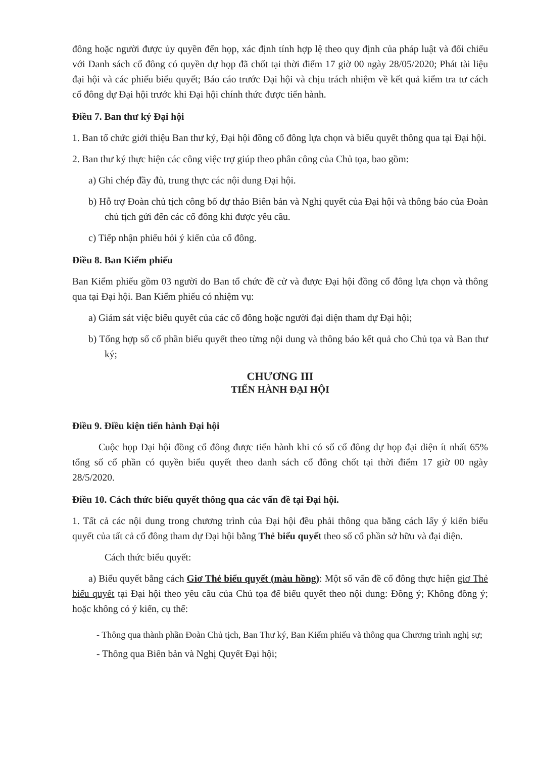đông hoặc người được ủy quyền đến họp, xác định tính hợp lệ theo quy định của pháp luật và đối chiếu với Danh sách cổ đông có quyền dự họp đã chốt tại thời điểm 17 giờ 00 ngày 28/05/2020; Phát tài liệu đại hội và các phiếu biểu quyết; Báo cáo trước Đại hội và chịu trách nhiệm về kết quả kiểm tra tư cách cổ đông dự Đại hội trước khi Đại hội chính thức được tiến hành.
Điều 7. Ban thư ký Đại hội
1. Ban tổ chức giới thiệu Ban thư ký, Đại hội đồng cổ đông lựa chọn và biểu quyết thông qua tại Đại hội.
2. Ban thư ký thực hiện các công việc trợ giúp theo phân công của Chủ tọa, bao gồm:
a) Ghi chép đầy đủ, trung thực các nội dung Đại hội.
b) Hỗ trợ Đoàn chủ tịch công bố dự thảo Biên bản và Nghị quyết của Đại hội và thông báo của Đoàn chủ tịch gửi đến các cổ đông khi được yêu cầu.
c) Tiếp nhận phiếu hỏi ý kiến của cổ đông.
Điều 8. Ban Kiểm phiếu
Ban Kiểm phiếu gồm 03 người do Ban tổ chức đề cử và được Đại hội đồng cổ đông lựa chọn và thông qua tại Đại hội. Ban Kiểm phiếu có nhiệm vụ:
a) Giám sát việc biểu quyết của các cổ đông hoặc người đại diện tham dự Đại hội;
b) Tổng hợp số cổ phần biểu quyết theo từng nội dung và thông báo kết quả cho Chủ tọa và Ban thư ký;
CHƯƠNG III
TIẾN HÀNH ĐẠI HỘI
Điều 9. Điều kiện tiến hành Đại hội
Cuộc họp Đại hội đồng cổ đông được tiến hành khi có số cổ đông dự họp đại diện ít nhất 65% tổng số cổ phần có quyền biểu quyết theo danh sách cổ đông chốt tại thời điểm 17 giờ 00 ngày 28/5/2020.
Điều 10. Cách thức biểu quyết thông qua các vấn đề tại Đại hội.
1. Tất cả các nội dung trong chương trình của Đại hội đều phải thông qua bằng cách lấy ý kiến biểu quyết của tất cả cổ đông tham dự Đại hội bằng Thẻ biểu quyết theo số cổ phần sở hữu và đại diện.
Cách thức biểu quyết:
a) Biểu quyết bằng cách Giơ Thẻ biểu quyết (màu hồng): Một số vấn đề cổ đông thực hiện giơ Thẻ biểu quyết tại Đại hội theo yêu cầu của Chủ tọa để biểu quyết theo nội dung: Đồng ý; Không đồng ý; hoặc không có ý kiến, cụ thể:
- Thông qua thành phần Đoàn Chủ tịch, Ban Thư ký, Ban Kiểm phiếu và thông qua Chương trình nghị sự;
- Thông qua Biên bản và Nghị Quyết Đại hội;